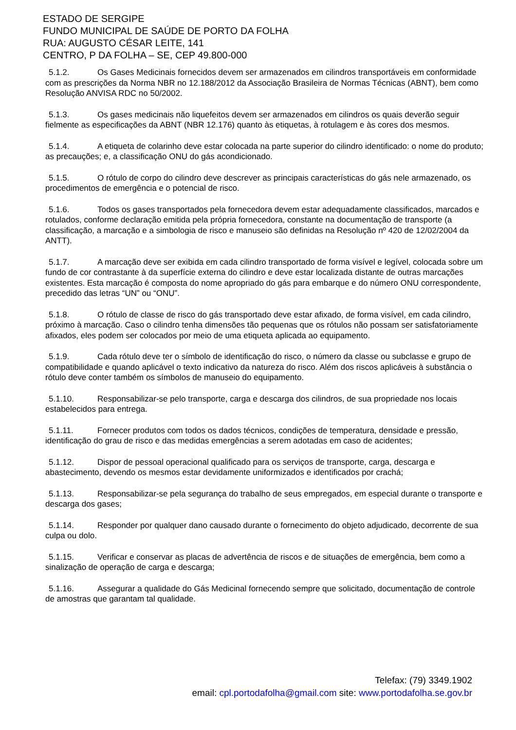ESTADO DE SERGIPE
FUNDO MUNICIPAL DE SAÚDE DE PORTO DA FOLHA
RUA: AUGUSTO CÉSAR LEITE, 141
CENTRO, P DA FOLHA – SE, CEP 49.800-000
5.1.2. Os Gases Medicinais fornecidos devem ser armazenados em cilindros transportáveis em conformidade com as prescrições da Norma NBR no 12.188/2012 da Associação Brasileira de Normas Técnicas (ABNT), bem como Resolução ANVISA RDC no 50/2002.
5.1.3. Os gases medicinais não liquefeitos devem ser armazenados em cilindros os quais deverão seguir fielmente as especificações da ABNT (NBR 12.176) quanto às etiquetas, à rotulagem e às cores dos mesmos.
5.1.4. A etiqueta de colarinho deve estar colocada na parte superior do cilindro identificado: o nome do produto; as precauções; e, a classificação ONU do gás acondicionado.
5.1.5. O rótulo de corpo do cilindro deve descrever as principais características do gás nele armazenado, os procedimentos de emergência e o potencial de risco.
5.1.6. Todos os gases transportados pela fornecedora devem estar adequadamente classificados, marcados e rotulados, conforme declaração emitida pela própria fornecedora, constante na documentação de transporte (a classificação, a marcação e a simbologia de risco e manuseio são definidas na Resolução nº 420 de 12/02/2004 da ANTT).
5.1.7. A marcação deve ser exibida em cada cilindro transportado de forma visível e legível, colocada sobre um fundo de cor contrastante à da superfície externa do cilindro e deve estar localizada distante de outras marcações existentes. Esta marcação é composta do nome apropriado do gás para embarque e do número ONU correspondente, precedido das letras “UN” ou “ONU”.
5.1.8. O rótulo de classe de risco do gás transportado deve estar afixado, de forma visível, em cada cilindro, próximo à marcação. Caso o cilindro tenha dimensões tão pequenas que os rótulos não possam ser satisfatoriamente afixados, eles podem ser colocados por meio de uma etiqueta aplicada ao equipamento.
5.1.9. Cada rótulo deve ter o símbolo de identificação do risco, o número da classe ou subclasse e grupo de compatibilidade e quando aplicável o texto indicativo da natureza do risco. Além dos riscos aplicáveis à substância o rótulo deve conter também os símbolos de manuseio do equipamento.
5.1.10. Responsabilizar-se pelo transporte, carga e descarga dos cilindros, de sua propriedade nos locais estabelecidos para entrega.
5.1.11. Fornecer produtos com todos os dados técnicos, condições de temperatura, densidade e pressão, identificação do grau de risco e das medidas emergências a serem adotadas em caso de acidentes;
5.1.12. Dispor de pessoal operacional qualificado para os serviços de transporte, carga, descarga e abastecimento, devendo os mesmos estar devidamente uniformizados e identificados por crachá;
5.1.13. Responsabilizar-se pela segurança do trabalho de seus empregados, em especial durante o transporte e descarga dos gases;
5.1.14. Responder por qualquer dano causado durante o fornecimento do objeto adjudicado, decorrente de sua culpa ou dolo.
5.1.15. Verificar e conservar as placas de advertência de riscos e de situações de emergência, bem como a sinalização de operação de carga e descarga;
5.1.16. Assegurar a qualidade do Gás Medicinal fornecendo sempre que solicitado, documentação de controle de amostras que garantam tal qualidade.
Telefax: (79) 3349.1902
email: cpl.portodafolha@gmail.com site: www.portodafolha.se.gov.br